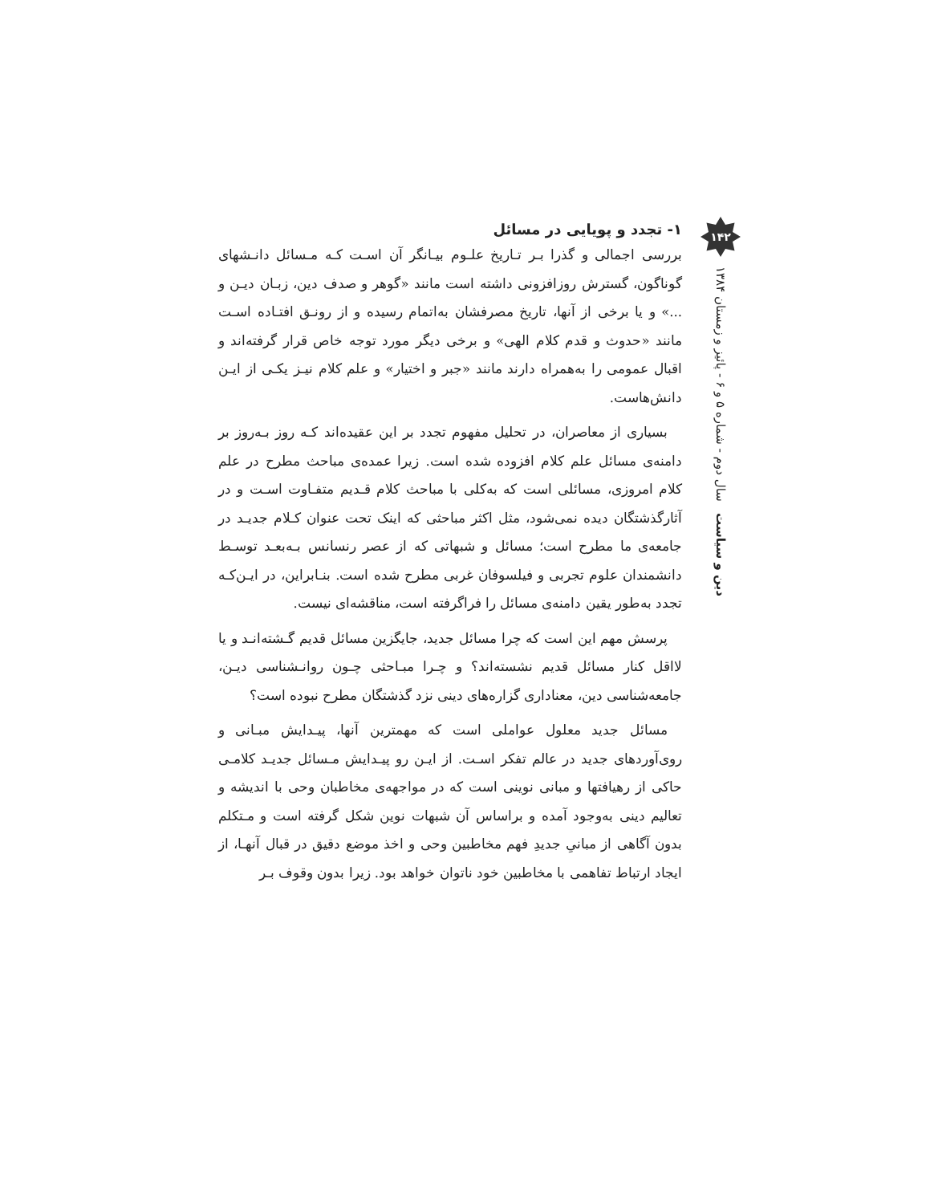۱- تجدد و پویایی در مسائل
بررسی اجمالی و گذرا بـر تـاریخ علـوم بیـانگر آن اسـت کـه مـسائل دانـشهای گوناگون، گسترش روزافزونی داشته است مانند «گوهر و صدف دین، زبـان دیـن و ...» و یا برخی از آنها، تاریخ مصرفشان به‌اتمام رسیده و از رونـق افتـاده اسـت مانند «حدوث و قدم کلام الهی» و برخی دیگر مورد توجه خاص قرار گرفته‌اند و اقبال عمومی را به‌همراه دارند مانند «جبر و اختیار» و علم کلام نیـز یکـی از ایـن دانش‌هاست.
بسیاری از معاصران، در تحلیل مفهوم تجدد بر این عقیده‌اند کـه روز بـه‌روز بر دامنه‌ی مسائل علم کلام افزوده شده است. زیرا عمده‌ی مباحث مطرح در علم کلام امروزی، مسائلی است که به‌کلی با مباحث کلام قـدیم متفـاوت اسـت و در آثارگذشتگان دیده نمی‌شود، مثل اکثر مباحثی که اینک تحت عنوان کـلام جدیـد در جامعه‌ی ما مطرح است؛ مسائل و شبهاتی که از عصر رنسانس بـه‌بعـد توسـط دانشمندان علوم تجربی و فیلسوفان غربی مطرح شده است. بنـابراین، در ایـن‌کـه تجدد به‌طور یقین دامنه‌ی مسائل را فراگرفته است، مناقشه‌ای نیست.
پرسش مهم این است که چرا مسائل جدید، جایگزین مسائل قدیم گـشته‌انـد و یا لااقل کنار مسائل قدیم نشسته‌اند؟ و چـرا مبـاحثی چـون روانـشناسی دیـن، جامعه‌شناسی دین، معناداری گزاره‌های دینی نزد گذشتگان مطرح نبوده است؟
مسائل جدید معلول عواملی است که مهمترین آنها، پیـدایش مبـانی و روی‌آوردهای جدید در عالم تفکر اسـت. از ایـن رو پیـدایش مـسائل جدیـد کلامـی حاکی از رهیافتها و مبانی نوینی است که در مواجهه‌ی مخاطبان وحی با اندیشه و تعالیم دینی به‌وجود آمده و براساس آن شبهات نوین شکل گرفته است و مـتکلم بدون آگاهی از مبانیِ جدیدِ فهم مخاطبین وحی و اخذ موضع دقیق در قبال آنهـا، از ایجاد ارتباط تفاهمی با مخاطبین خود ناتوان خواهد بود. زیرا بدون وقوف بـر
۱۴۲
دین و سیاست سال دوم - شماره ۵ و ۶ - پائیز و زمستان ۱۳۸۴